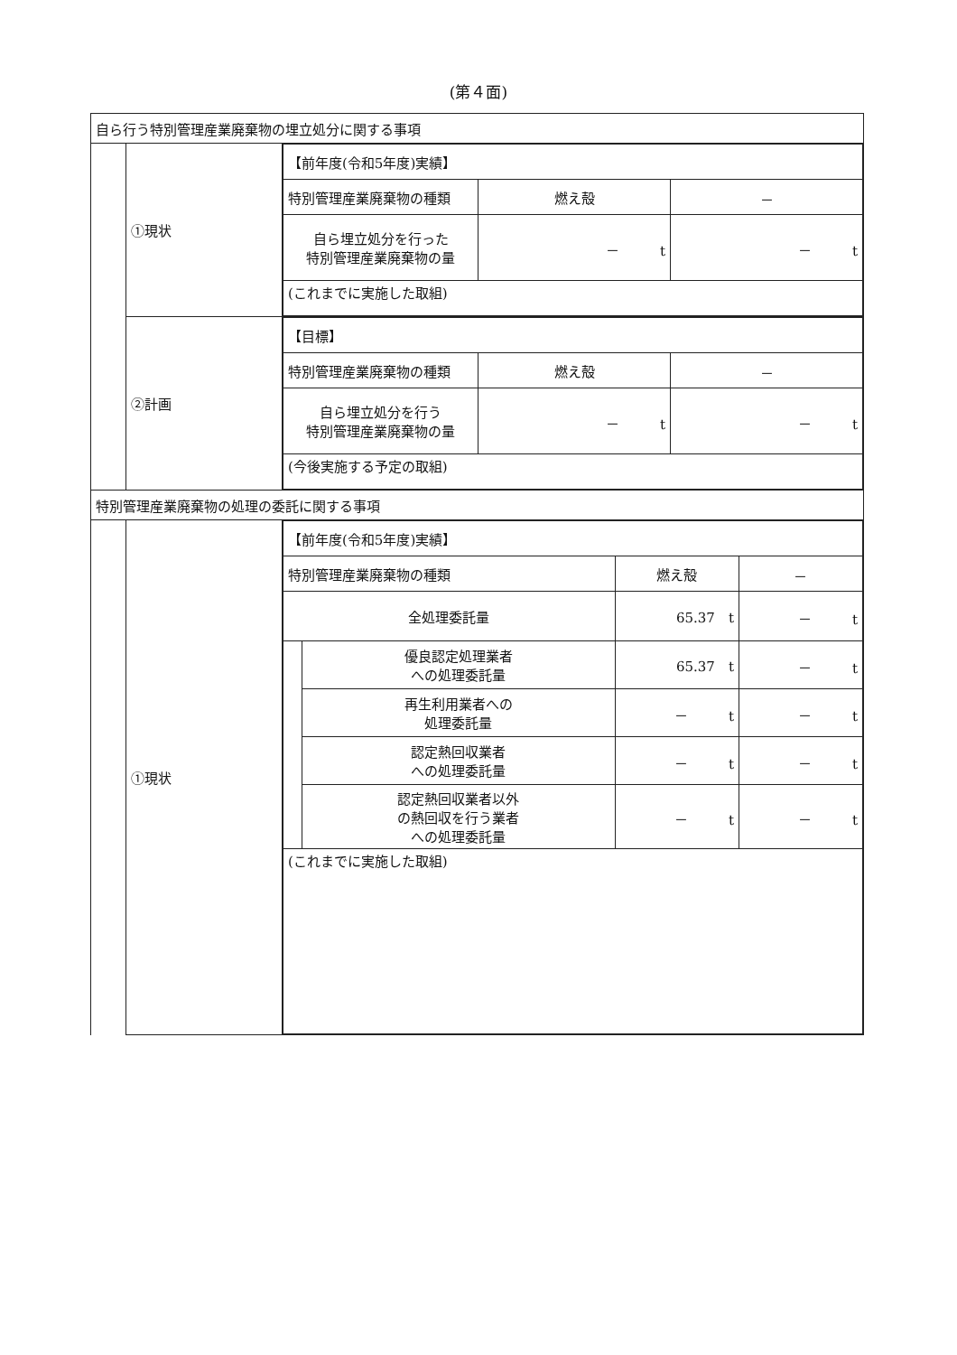(第４面)
| 自ら行う特別管理産業廃棄物の埋立処分に関する事項 | | |
| | ①現状 | / 【前年度(令和5年度)実績】 / / / / 特別管理産業廃棄物の種類 / 燃え殻 / － / / 自ら埋立処分を行った 特別管理産業廃棄物の量 / － t / － t / / (これまでに実施した取組) / / / |
| | ②計画 | / 【目標】 / / / / 特別管理産業廃棄物の種類 / 燃え殻 / － / / 自ら埋立処分を行う 特別管理産業廃棄物の量 / － t / － t / / (今後実施する予定の取組) / / / |
| 特別管理産業廃棄物の処理の委託に関する事項 | | |
| | ①現状 | / 【前年度(令和5年度)実績】 / / / / / 特別管理産業廃棄物の種類 / / 燃え殻 / － / / 全処理委託量 / / 65.37 t / － t / / / 優良認定処理業者 への処理委託量 / 65.37 t / － t / / / 再生利用業者への 処理委託量 / － t / － t / / / 認定熱回収業者 への処理委託量 / － t / － t / / / 認定熱回収業者以外 の熱回収を行う業者 への処理委託量 / － t / － t / / (これまでに実施した取組) / / / / |